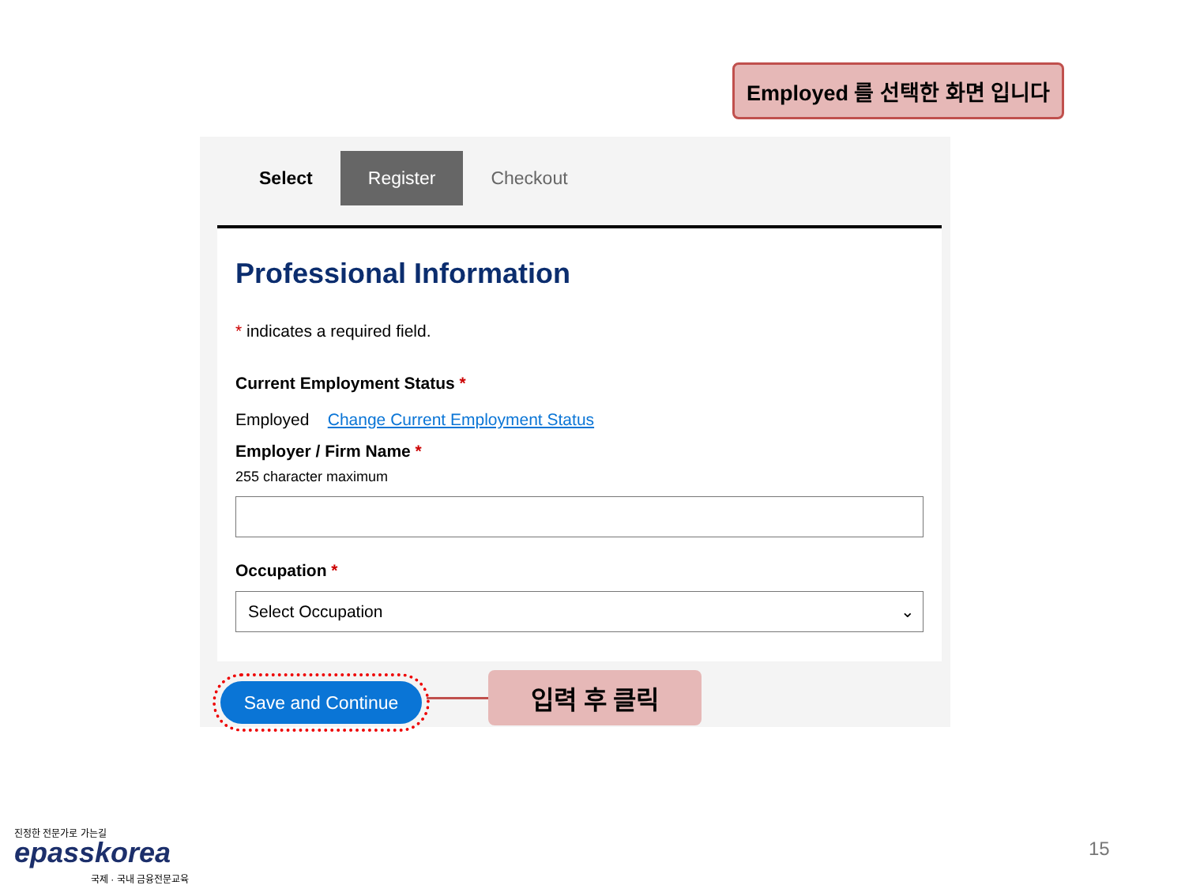Employed 를 선택한 화면 입니다
Select Register Checkout
Professional Information
* indicates a required field.
Current Employment Status *
Employed Change Current Employment Status
Employer / Firm Name *
255 character maximum
Occupation *
Select Occupation ⌄
Save and Continue
입력 후 클릭
진정한 전문가로 가는길
epasskorea
국제 · 국내 금융전문교육
15